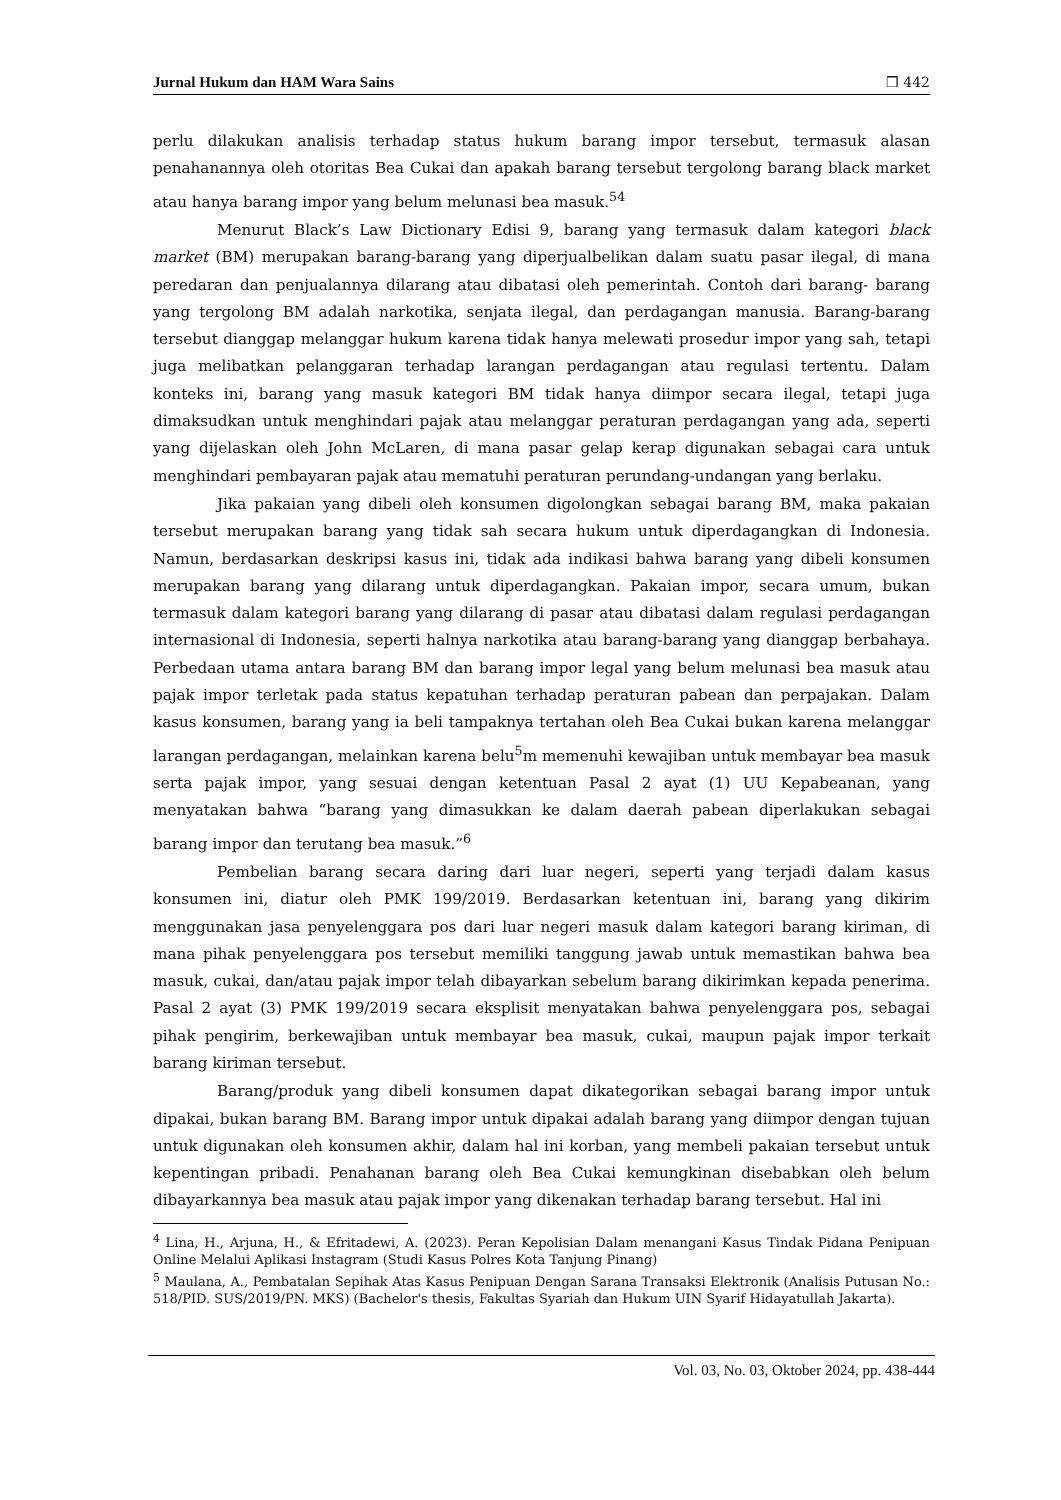Jurnal Hukum dan HAM Wara Sains ❒ 442
perlu dilakukan analisis terhadap status hukum barang impor tersebut, termasuk alasan penahanannya oleh otoritas Bea Cukai dan apakah barang tersebut tergolong barang black market atau hanya barang impor yang belum melunasi bea masuk.<sup>54</sup>
Menurut Black’s Law Dictionary Edisi 9, barang yang termasuk dalam kategori black market (BM) merupakan barang-barang yang diperjualbelikan dalam suatu pasar ilegal, di mana peredaran dan penjualannya dilarang atau dibatasi oleh pemerintah. Contoh dari barang- barang yang tergolong BM adalah narkotika, senjata ilegal, dan perdagangan manusia. Barang-barang tersebut dianggap melanggar hukum karena tidak hanya melewati prosedur impor yang sah, tetapi juga melibatkan pelanggaran terhadap larangan perdagangan atau regulasi tertentu. Dalam konteks ini, barang yang masuk kategori BM tidak hanya diimpor secara ilegal, tetapi juga dimaksudkan untuk menghindari pajak atau melanggar peraturan perdagangan yang ada, seperti yang dijelaskan oleh John McLaren, di mana pasar gelap kerap digunakan sebagai cara untuk menghindari pembayaran pajak atau mematuhi peraturan perundang-undangan yang berlaku.
Jika pakaian yang dibeli oleh konsumen digolongkan sebagai barang BM, maka pakaian tersebut merupakan barang yang tidak sah secara hukum untuk diperdagangkan di Indonesia. Namun, berdasarkan deskripsi kasus ini, tidak ada indikasi bahwa barang yang dibeli konsumen merupakan barang yang dilarang untuk diperdagangkan. Pakaian impor, secara umum, bukan termasuk dalam kategori barang yang dilarang di pasar atau dibatasi dalam regulasi perdagangan internasional di Indonesia, seperti halnya narkotika atau barang-barang yang dianggap berbahaya. Perbedaan utama antara barang BM dan barang impor legal yang belum melunasi bea masuk atau pajak impor terletak pada status kepatuhan terhadap peraturan pabean dan perpajakan. Dalam kasus konsumen, barang yang ia beli tampaknya tertahan oleh Bea Cukai bukan karena melanggar larangan perdagangan, melainkan karena belu<sup>5</sup>m memenuhi kewajiban untuk membayar bea masuk serta pajak impor, yang sesuai dengan ketentuan Pasal 2 ayat (1) UU Kepabeanan, yang menyatakan bahwa “barang yang dimasukkan ke dalam daerah pabean diperlakukan sebagai barang impor dan terutang bea masuk.”<sup>6</sup>
Pembelian barang secara daring dari luar negeri, seperti yang terjadi dalam kasus konsumen ini, diatur oleh PMK 199/2019. Berdasarkan ketentuan ini, barang yang dikirim menggunakan jasa penyelenggara pos dari luar negeri masuk dalam kategori barang kiriman, di mana pihak penyelenggara pos tersebut memiliki tanggung jawab untuk memastikan bahwa bea masuk, cukai, dan/atau pajak impor telah dibayarkan sebelum barang dikirimkan kepada penerima. Pasal 2 ayat (3) PMK 199/2019 secara eksplisit menyatakan bahwa penyelenggara pos, sebagai pihak pengirim, berkewajiban untuk membayar bea masuk, cukai, maupun pajak impor terkait barang kiriman tersebut.
Barang/produk yang dibeli konsumen dapat dikategorikan sebagai barang impor untuk dipakai, bukan barang BM. Barang impor untuk dipakai adalah barang yang diimpor dengan tujuan untuk digunakan oleh konsumen akhir, dalam hal ini korban, yang membeli pakaian tersebut untuk kepentingan pribadi. Penahanan barang oleh Bea Cukai kemungkinan disebabkan oleh belum dibayarkannya bea masuk atau pajak impor yang dikenakan terhadap barang tersebut. Hal ini
<sup>4</sup> Lina, H., Arjuna, H., & Efritadewi, A. (2023). Peran Kepolisian Dalam menangani Kasus Tindak Pidana Penipuan Online Melalui Aplikasi Instagram (Studi Kasus Polres Kota Tanjung Pinang)
<sup>5</sup> Maulana, A., Pembatalan Sepihak Atas Kasus Penipuan Dengan Sarana Transaksi Elektronik (Analisis Putusan No.: 518/PID. SUS/2019/PN. MKS) (Bachelor's thesis, Fakultas Syariah dan Hukum UIN Syarif Hidayatullah Jakarta).
Vol. 03, No. 03, Oktober 2024, pp. 438-444